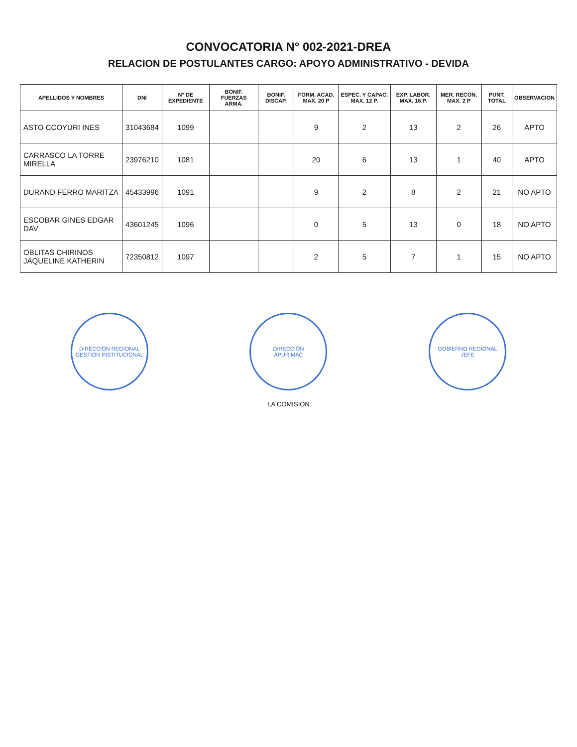CONVOCATORIA N° 002-2021-DREA
RELACION DE POSTULANTES CARGO: APOYO ADMINISTRATIVO - DEVIDA
| APELLIDOS Y NOMBRES | DNI | N° DE EXPEDIENTE | BONIF. FUERZAS ARMA. | BONIF. DISCAP. | FORM. ACAD. MAX. 20 P | ESPEC. Y CAPAC. MAX. 12 P. | EXP. LABOR. MAX. 16 P. | MER. RECON. MAX. 2 P | PUNT. TOTAL | OBSERVACION |
| --- | --- | --- | --- | --- | --- | --- | --- | --- | --- | --- |
| ASTO CCOYURI INES | 31043684 | 1099 | | | 9 | 2 | 13 | 2 | 26 | APTO |
| CARRASCO LA TORRE MIRELLA | 23976210 | 1081 | | | 20 | 6 | 13 | 1 | 40 | APTO |
| DURAND FERRO MARITZA | 45433996 | 1091 | | | 9 | 2 | 8 | 2 | 21 | NO APTO |
| ESCOBAR GINES EDGAR DAV | 43601245 | 1096 | | | 0 | 5 | 13 | 0 | 18 | NO APTO |
| OBLITAS CHIRINOS JAQUELINE KATHERIN | 72350812 | 1097 | | | 2 | 5 | 7 | 1 | 15 | NO APTO |
DIRECCIÓN REGIONAL
GESTIÓN INSTITUCIONAL
DIRECCIÓN
APURIMAC
GOBIERNO REGIONAL
JEFE
LA COMISION